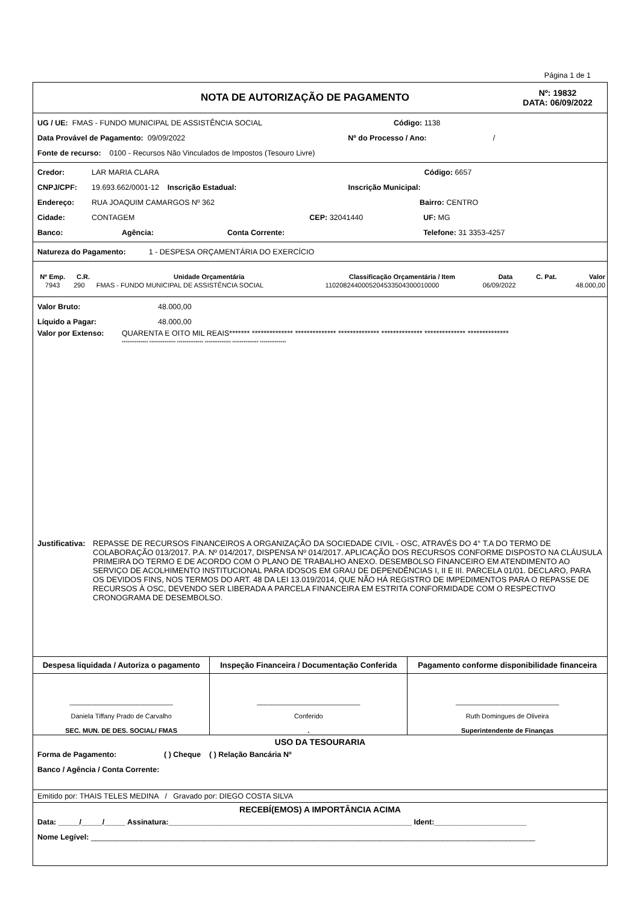Página 1 de 1
NOTA DE AUTORIZAÇÃO DE PAGAMENTO
Nº: 19832
DATA: 06/09/2022
UG / UE: FMAS - FUNDO MUNICIPAL DE ASSISTÊNCIA SOCIAL Código: 1138
Data Provável de Pagamento: 09/09/2022 Nº do Processo / Ano: /
Fonte de recurso: 0100 - Recursos Não Vinculados de Impostos (Tesouro Livre)
Credor: LAR MARIA CLARA Código: 6657
CNPJ/CPF: 19.693.662/0001-12 Inscrição Estadual: Inscrição Municipal:
Endereço: RUA JOAQUIM CAMARGOS Nº 362 Bairro: CENTRO
Cidade: CONTAGEM CEP: 32041440 UF: MG
Banco: Agência: Conta Corrente: Telefone: 31 3353-4257
Natureza do Pagamento: 1 - DESPESA ORÇAMENTÁRIA DO EXERCÍCIO
| Nº Emp. | C.R. | Unidade Orçamentária | Classificação Orçamentária / Item | Data | C. Pat. | Valor |
| --- | --- | --- | --- | --- | --- | --- |
| 7943 | 290 | FMAS - FUNDO MUNICIPAL DE ASSISTÊNCIA SOCIAL | 1102082440005204533504300010000 | 06/09/2022 | | 48.000,00 |
Valor Bruto: 48.000,00
Líquido a Pagar: 48.000,00
Valor por Extenso: QUARENTA E OITO MIL REAIS******* ************** ************** ************** ************** ************** **************
************** ************** ************** ************** ************** **************
Justificativa:
REPASSE DE RECURSOS FINANCEIROS A ORGANIZAÇÃO DA SOCIEDADE CIVIL - OSC, ATRAVÉS DO 4° T.A DO TERMO DE COLABORAÇÃO 013/2017. P.A. Nº 014/2017, DISPENSA Nº 014/2017. APLICAÇÃO DOS RECURSOS CONFORME DISPOSTO NA CLÁUSULA PRIMEIRA DO TERMO E DE ACORDO COM O PLANO DE TRABALHO ANEXO. DESEMBOLSO FINANCEIRO EM ATENDIMENTO AO SERVIÇO DE ACOLHIMENTO INSTITUCIONAL PARA IDOSOS EM GRAU DE DEPENDÊNCIAS I, II E III. PARCELA 01/01. DECLARO, PARA OS DEVIDOS FINS, NOS TERMOS DO ART. 48 DA LEI 13.019/2014, QUE NÃO HÁ REGISTRO DE IMPEDIMENTOS PARA O REPASSE DE RECURSOS À OSC, DEVENDO SER LIBERADA A PARCELA FINANCEIRA EM ESTRITA CONFORMIDADE COM O RESPECTIVO CRONOGRAMA DE DESEMBOLSO.
| Despesa liquidada / Autoriza o pagamento | Inspeção Financeira / Documentação Conferida | Pagamento conforme disponibilidade financeira |
| ____________________________ Daniela Tiffany Prado de Carvalho SEC. MUN. DE DES. SOCIAL/ FMAS | ____________________________ Conferido . | ____________________________ Ruth Domingues de Oliveira Superintendente de Finanças |
USO DA TESOURARIA
Forma de Pagamento: ( ) Cheque ( ) Relação Bancária Nº
Banco / Agência / Conta Corrente:
Emitido por: THAIS TELES MEDINA / Gravado por: DIEGO COSTA SILVA
RECEBÍ(EMOS) A IMPORTÂNCIA ACIMA
Data: _____/_____/_____ Assinatura:__________________________________________________________ Ident:______________________
Nome Legível: __________________________________________________________________________________________________________